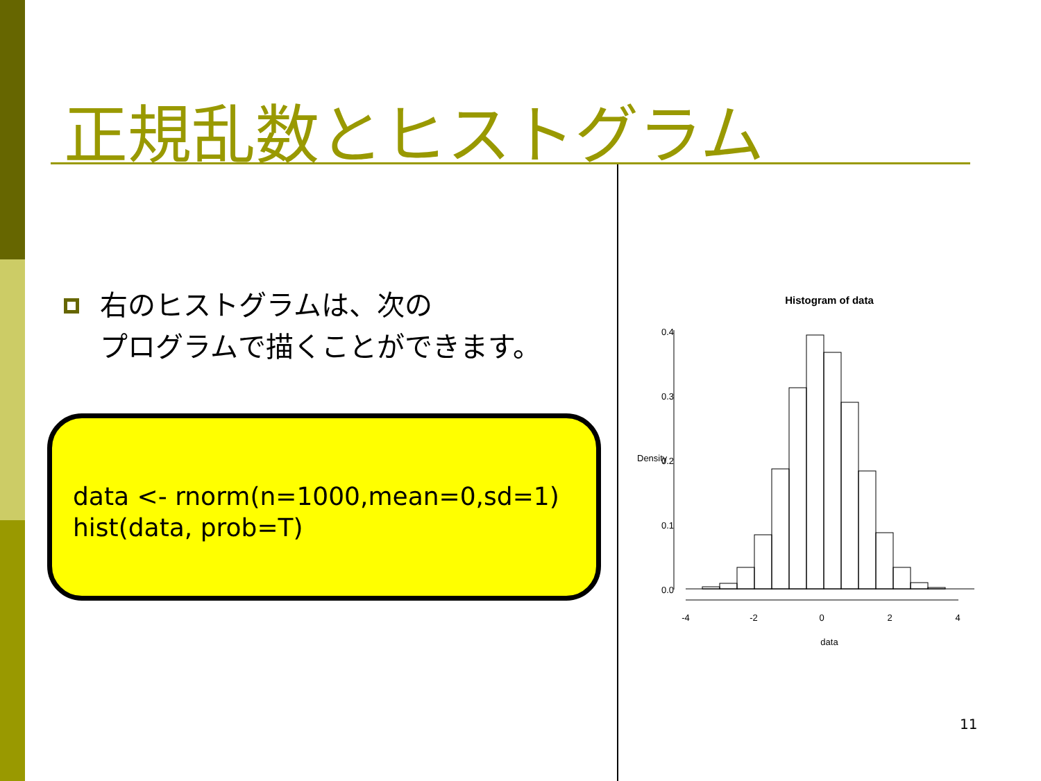正規乱数とヒストグラム
右のヒストグラムは、次の
プログラムで描くことができます。
data <- rnorm(n=1000,mean=0,sd=1)
hist(data, prob=T)
Histogram of data
-4
-2
0
2
4
data
0.0
0.1
0.2
0.3
0.4
Density
11